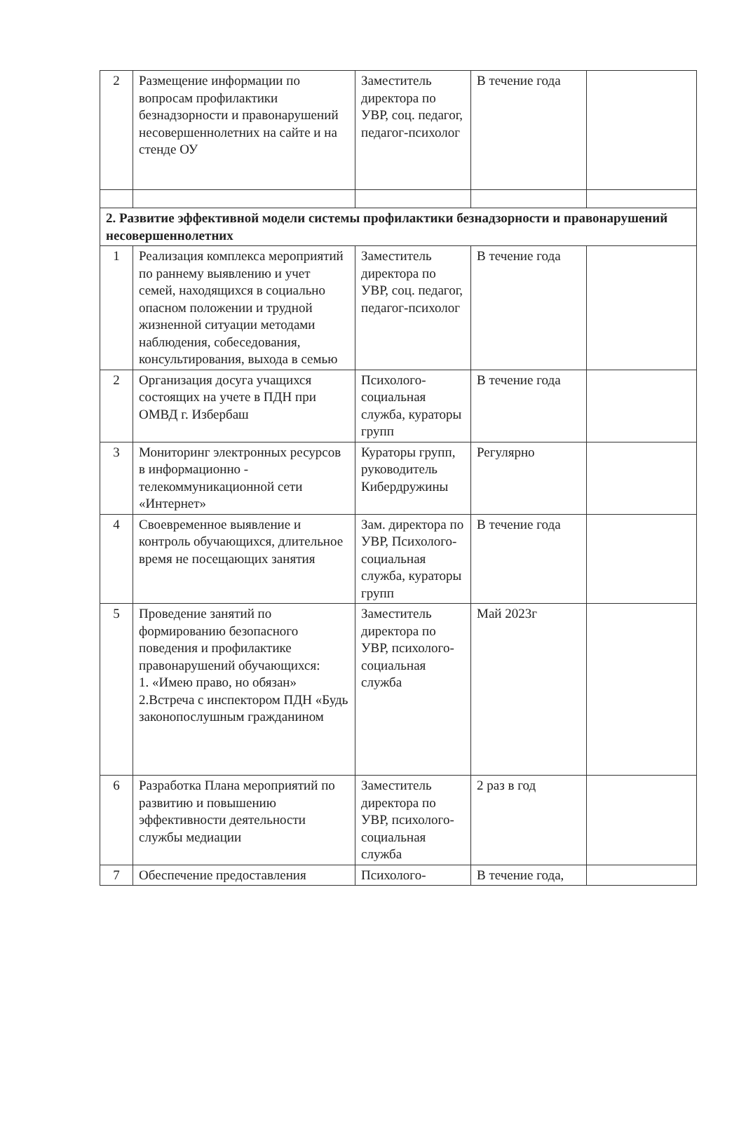| 2 | Размещение информации по вопросам профилактики безнадзорности и правонарушений несовершеннолетних на сайте и на стенде ОУ | Заместитель директора по УВР, соц. педагог, педагог-психолог | В течение года | |
| 2. Развитие эффективной модели системы профилактики безнадзорности и правонарушений несовершеннолетних | | | | |
| 1 | Реализация комплекса мероприятий по раннему выявлению и учет семей, находящихся в социально опасном положении и трудной жизненной ситуации методами наблюдения, собеседования, консультирования, выхода в семью | Заместитель директора по УВР, соц. педагог, педагог-психолог | В течение года | |
| 2 | Организация досуга учащихся состоящих на учете в ПДН при ОМВД г. Избербаш | Психолого-социальная служба, кураторы групп | В течение года | |
| 3 | Мониторинг электронных ресурсов в информационно - телекоммуникационной сети «Интернет» | Кураторы групп, руководитель Кибердружины | Регулярно | |
| 4 | Своевременное выявление и контроль обучающихся, длительное время не посещающих занятия | Зам. директора по УВР, Психолого-социальная служба, кураторы групп | В течение года | |
| 5 | Проведение занятий по формированию безопасного поведения и профилактике правонарушений обучающихся: 1. «Имею право, но обязан» 2.Встреча с инспектором ПДН «Будь законопослушным гражданином | Заместитель директора по УВР, психолого-социальная служба | Май 2023г | |
| 6 | Разработка Плана мероприятий по развитию и повышению эффективности деятельности службы медиации | Заместитель директора по УВР, психолого-социальная служба | 2 раз в год | |
| 7 | Обеспечение предоставления | Психолого- | В течение года, | |